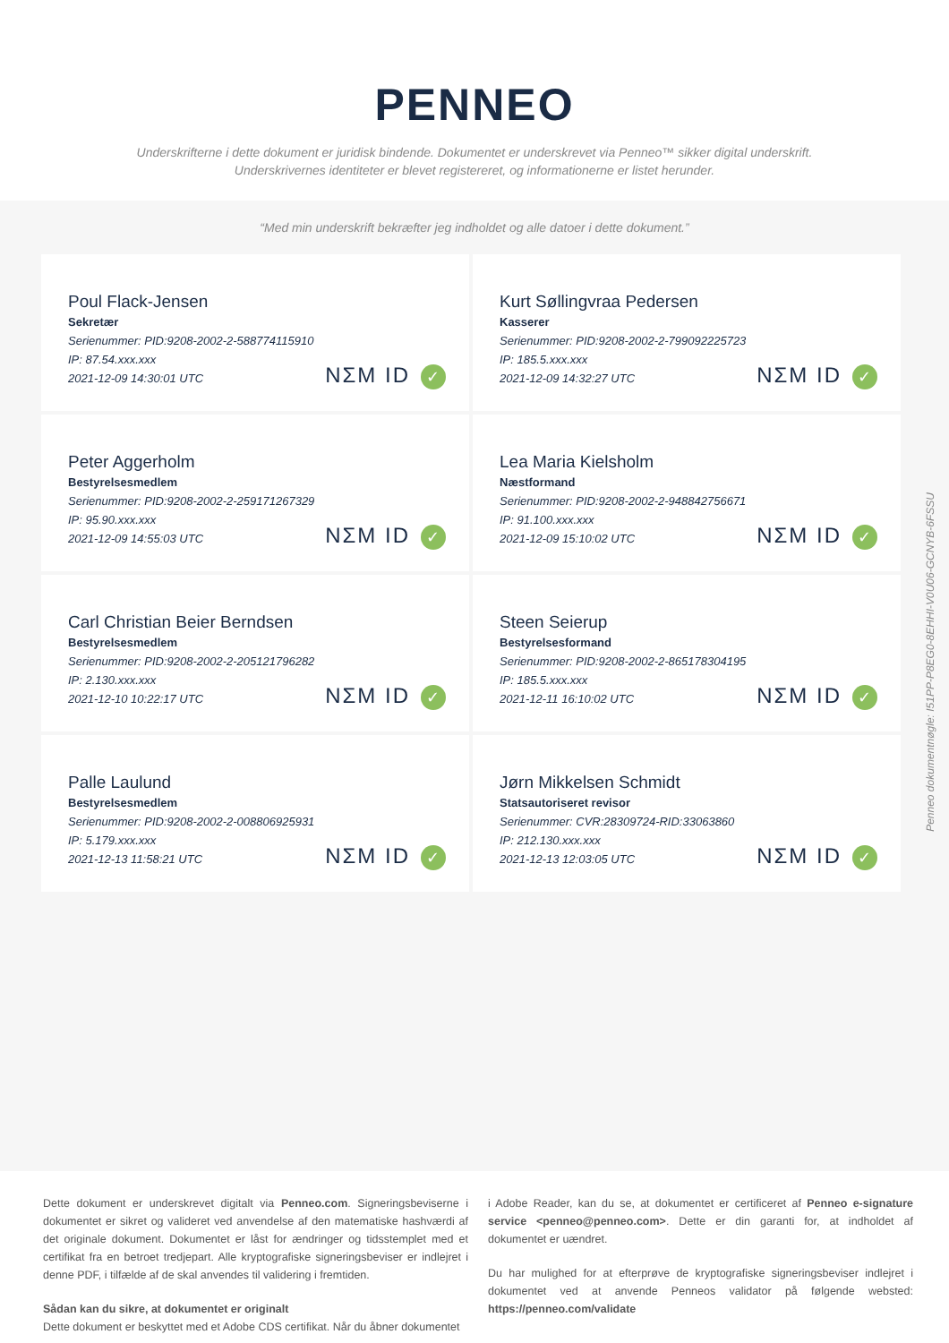PENNEO
Underskrifterne i dette dokument er juridisk bindende. Dokumentet er underskrevet via Penneo™ sikker digital underskrift.
Underskrivernes identiteter er blevet registereret, og informationerne er listet herunder.
“Med min underskrift bekræfter jeg indholdet og alle datoer i dette dokument.”
Poul Flack-Jensen
Sekretær
Serienummer: PID:9208-2002-2-588774115910
IP: 87.54.xxx.xxx
2021-12-09 14:30:01 UTC
NΣM ID ✓
Kurt Søllingvraa Pedersen
Kasserer
Serienummer: PID:9208-2002-2-799092225723
IP: 185.5.xxx.xxx
2021-12-09 14:32:27 UTC
NΣM ID ✓
Peter Aggerholm
Bestyrelsesmedlem
Serienummer: PID:9208-2002-2-259171267329
IP: 95.90.xxx.xxx
2021-12-09 14:55:03 UTC
NΣM ID ✓
Lea Maria Kielsholm
Næstformand
Serienummer: PID:9208-2002-2-948842756671
IP: 91.100.xxx.xxx
2021-12-09 15:10:02 UTC
NΣM ID ✓
Carl Christian Beier Berndsen
Bestyrelsesmedlem
Serienummer: PID:9208-2002-2-205121796282
IP: 2.130.xxx.xxx
2021-12-10 10:22:17 UTC
NΣM ID ✓
Steen Seierup
Bestyrelsesformand
Serienummer: PID:9208-2002-2-865178304195
IP: 185.5.xxx.xxx
2021-12-11 16:10:02 UTC
NΣM ID ✓
Palle Laulund
Bestyrelsesmedlem
Serienummer: PID:9208-2002-2-008806925931
IP: 5.179.xxx.xxx
2021-12-13 11:58:21 UTC
NΣM ID ✓
Jørn Mikkelsen Schmidt
Statsautoriseret revisor
Serienummer: CVR:28309724-RID:33063860
IP: 212.130.xxx.xxx
2021-12-13 12:03:05 UTC
NΣM ID ✓
Penneo dokumentnøgle: I51PP-P8EG0-8EHHI-V0U06-GCNYB-6FSSU
Dette dokument er underskrevet digitalt via Penneo.com. Signeringsbeviserne i dokumentet er sikret og valideret ved anvendelse af den matematiske hashværdi af det originale dokument. Dokumentet er låst for ændringer og tidsstemplet med et certifikat fra en betroet tredjepart. Alle kryptografiske signeringsbeviser er indlejret i denne PDF, i tilfælde af de skal anvendes til validering i fremtiden.
Sådan kan du sikre, at dokumentet er originalt
Dette dokument er beskyttet med et Adobe CDS certifikat. Når du åbner dokumentet
i Adobe Reader, kan du se, at dokumentet er certificeret af Penneo e-signature service <penneo@penneo.com>. Dette er din garanti for, at indholdet af dokumentet er uændret.
Du har mulighed for at efterprøve de kryptografiske signeringsbeviser indlejret i dokumentet ved at anvende Penneos validator på følgende websted: https://penneo.com/validate